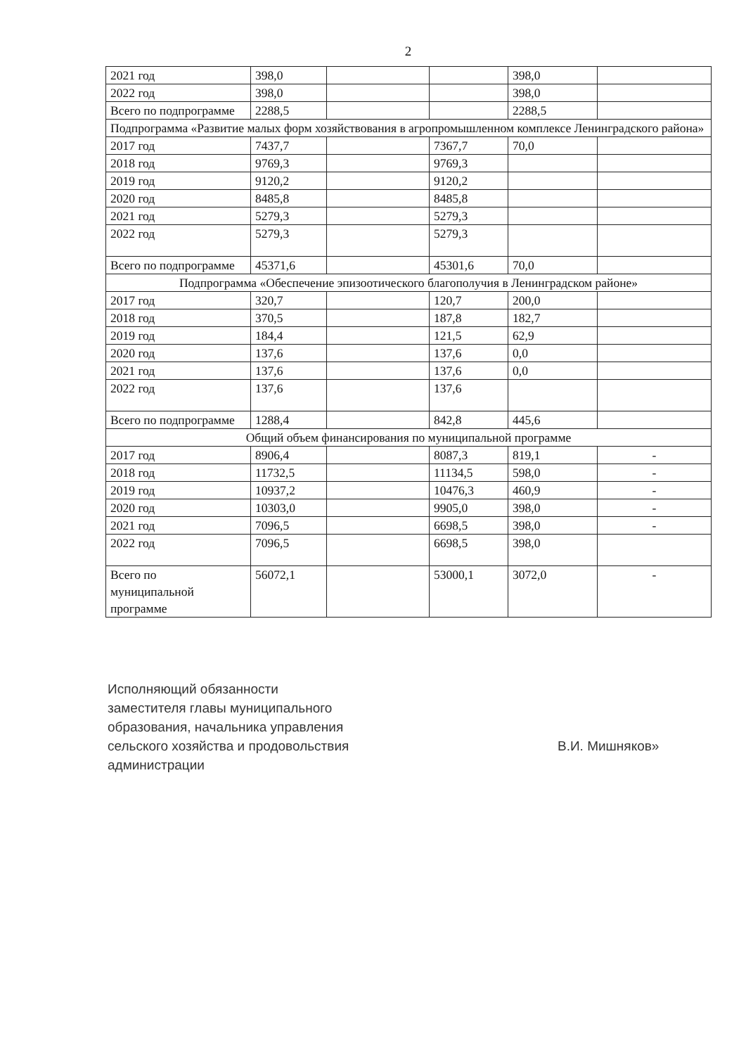2
| 2021 год | 398,0 | | | 398,0 | |
| 2022 год | 398,0 | | | 398,0 | |
| Всего по подпрограмме | 2288,5 | | | 2288,5 | |
| Подпрограмма «Развитие малых форм хозяйствования в агропромышленном комплексе Ленинградского района» | | | | | |
| 2017 год | 7437,7 | | 7367,7 | 70,0 | |
| 2018 год | 9769,3 | | 9769,3 | | |
| 2019 год | 9120,2 | | 9120,2 | | |
| 2020 год | 8485,8 | | 8485,8 | | |
| 2021 год | 5279,3 | | 5279,3 | | |
| 2022 год | 5279,3 | | 5279,3 | | |
| Всего по подпрограмме | 45371,6 | | 45301,6 | 70,0 | |
| Подпрограмма «Обеспечение эпизоотического благополучия в Ленинградском районе» | | | | | |
| 2017 год | 320,7 | | 120,7 | 200,0 | |
| 2018 год | 370,5 | | 187,8 | 182,7 | |
| 2019 год | 184,4 | | 121,5 | 62,9 | |
| 2020 год | 137,6 | | 137,6 | 0,0 | |
| 2021 год | 137,6 | | 137,6 | 0,0 | |
| 2022 год | 137,6 | | 137,6 | | |
| Всего по подпрограмме | 1288,4 | | 842,8 | 445,6 | |
| Общий объем финансирования по муниципальной программе | | | | | |
| 2017 год | 8906,4 | | 8087,3 | 819,1 | - |
| 2018 год | 11732,5 | | 11134,5 | 598,0 | - |
| 2019 год | 10937,2 | | 10476,3 | 460,9 | - |
| 2020 год | 10303,0 | | 9905,0 | 398,0 | - |
| 2021 год | 7096,5 | | 6698,5 | 398,0 | - |
| 2022 год | 7096,5 | | 6698,5 | 398,0 | |
| Всего по муниципальной программе | 56072,1 | | 53000,1 | 3072,0 | - |
Исполняющий обязанности
заместителя главы муниципального
образования, начальника управления
сельского хозяйства и продовольствия
администрации
В.И. Мишняков»